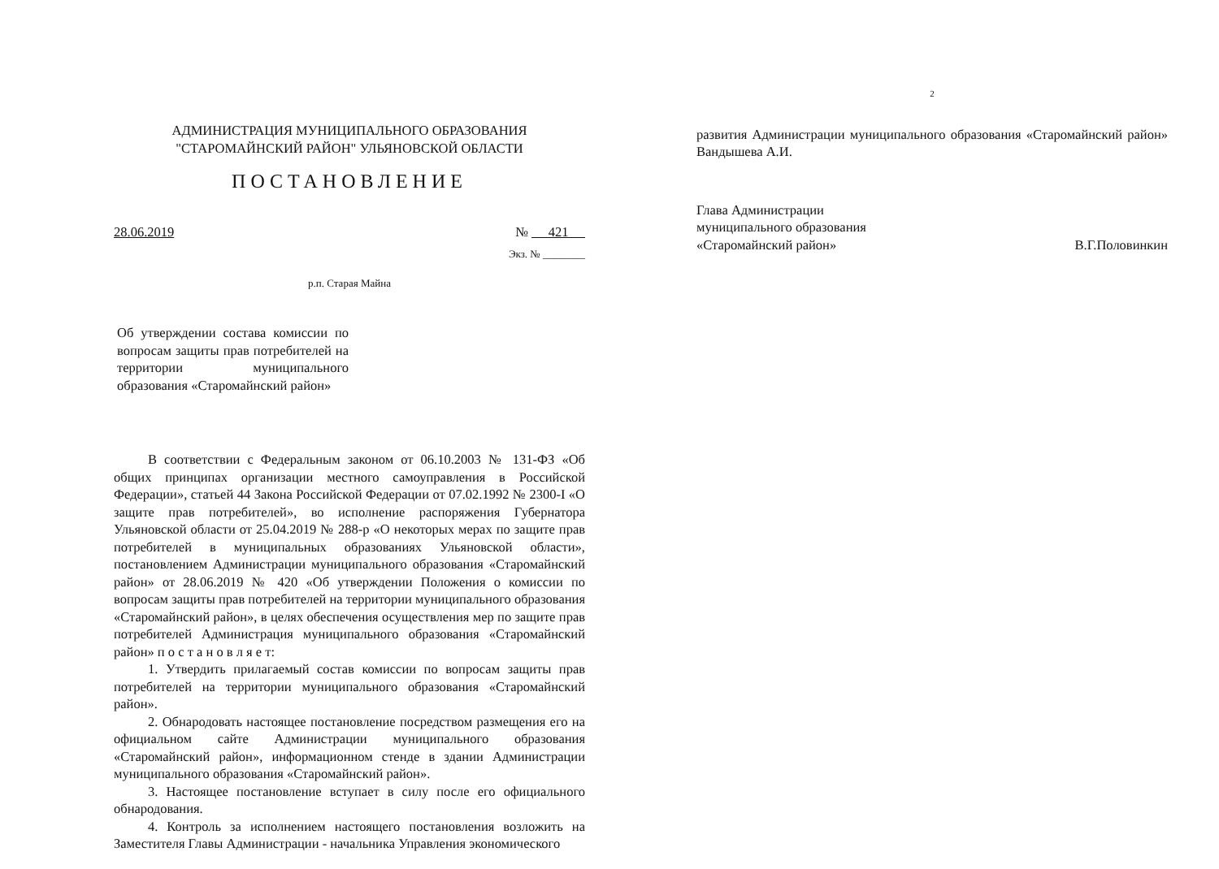АДМИНИСТРАЦИЯ МУНИЦИПАЛЬНОГО ОБРАЗОВАНИЯ
"СТАРОМАЙНСКИЙ РАЙОН" УЛЬЯНОВСКОЙ ОБЛАСТИ
ПОСТАНОВЛЕНИЕ
28.06.2019 № 421
Экз. № ________
р.п. Старая Майна
Об утверждении состава комиссии по вопросам защиты прав потребителей на территории муниципального образования «Старомайнский район»
В соответствии с Федеральным законом от 06.10.2003 № 131-ФЗ «Об общих принципах организации местного самоуправления в Российской Федерации», статьей 44 Закона Российской Федерации от 07.02.1992 № 2300-I «О защите прав потребителей», во исполнение распоряжения Губернатора Ульяновской области от 25.04.2019 № 288-р «О некоторых мерах по защите прав потребителей в муниципальных образованиях Ульяновской области», постановлением Администрации муниципального образования «Старомайнский район» от 28.06.2019 № 420 «Об утверждении Положения о комиссии по вопросам защиты прав потребителей на территории муниципального образования «Старомайнский район», в целях обеспечения осуществления мер по защите прав потребителей Администрация муниципального образования «Старомайнский район» п о с т а н о в л я е т:
1. Утвердить прилагаемый состав комиссии по вопросам защиты прав потребителей на территории муниципального образования «Старомайнский район».
2. Обнародовать настоящее постановление посредством размещения его на официальном сайте Администрации муниципального образования «Старомайнский район», информационном стенде в здании Администрации муниципального образования «Старомайнский район».
3. Настоящее постановление вступает в силу после его официального обнародования.
4. Контроль за исполнением настоящего постановления возложить на Заместителя Главы Администрации - начальника Управления экономического
2
развития Администрации муниципального образования «Старомайнский район» Вандышева А.И.
Глава Администрации
муниципального образования
«Старомайнский район»
В.Г.Половинкин